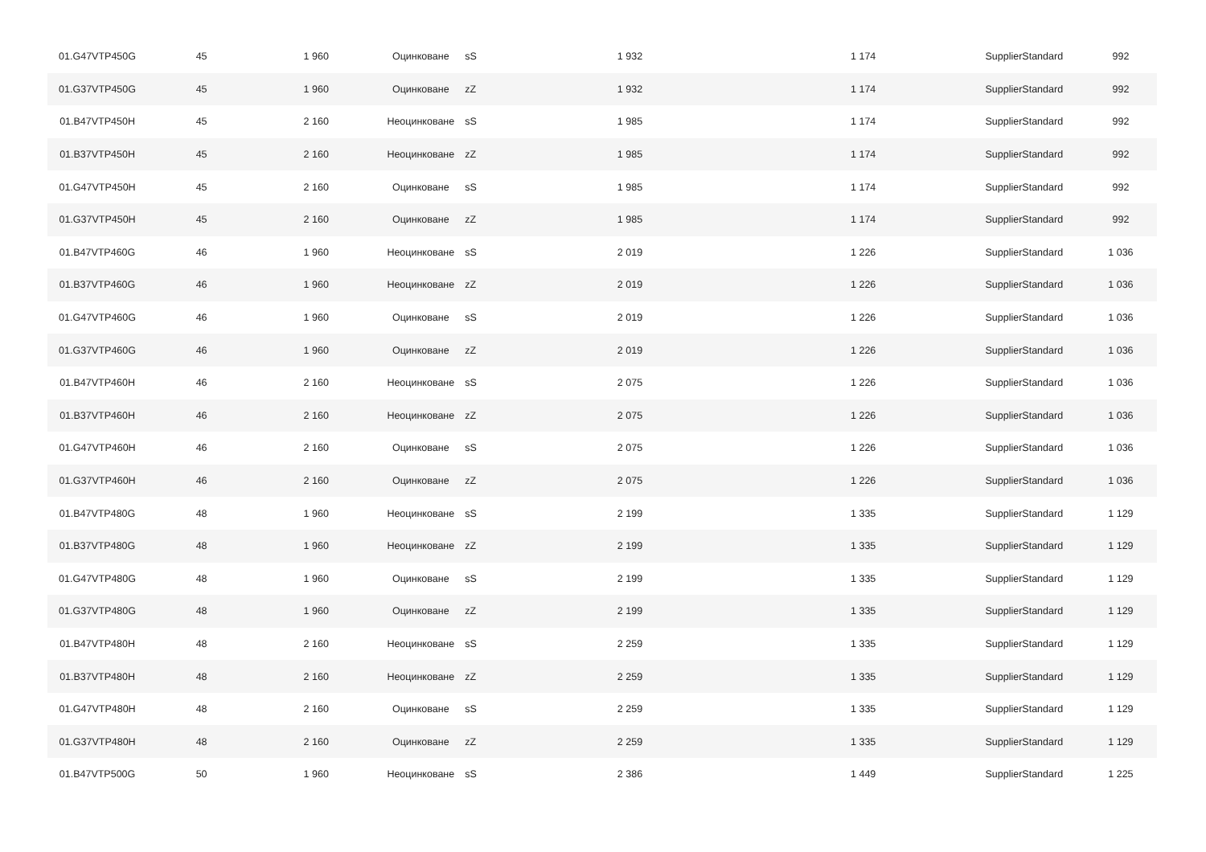| 01.G47VTP450G | 45 | 1 960 | Оцинковане | sS | 1 932 | 1 174 | SupplierStandard | 992 |
| 01.G37VTP450G | 45 | 1 960 | Оцинковане | zZ | 1 932 | 1 174 | SupplierStandard | 992 |
| 01.B47VTP450H | 45 | 2 160 | Неоцинковане | sS | 1 985 | 1 174 | SupplierStandard | 992 |
| 01.B37VTP450H | 45 | 2 160 | Неоцинковане | zZ | 1 985 | 1 174 | SupplierStandard | 992 |
| 01.G47VTP450H | 45 | 2 160 | Оцинковане | sS | 1 985 | 1 174 | SupplierStandard | 992 |
| 01.G37VTP450H | 45 | 2 160 | Оцинковане | zZ | 1 985 | 1 174 | SupplierStandard | 992 |
| 01.B47VTP460G | 46 | 1 960 | Неоцинковане | sS | 2 019 | 1 226 | SupplierStandard | 1 036 |
| 01.B37VTP460G | 46 | 1 960 | Неоцинковане | zZ | 2 019 | 1 226 | SupplierStandard | 1 036 |
| 01.G47VTP460G | 46 | 1 960 | Оцинковане | sS | 2 019 | 1 226 | SupplierStandard | 1 036 |
| 01.G37VTP460G | 46 | 1 960 | Оцинковане | zZ | 2 019 | 1 226 | SupplierStandard | 1 036 |
| 01.B47VTP460H | 46 | 2 160 | Неоцинковане | sS | 2 075 | 1 226 | SupplierStandard | 1 036 |
| 01.B37VTP460H | 46 | 2 160 | Неоцинковане | zZ | 2 075 | 1 226 | SupplierStandard | 1 036 |
| 01.G47VTP460H | 46 | 2 160 | Оцинковане | sS | 2 075 | 1 226 | SupplierStandard | 1 036 |
| 01.G37VTP460H | 46 | 2 160 | Оцинковане | zZ | 2 075 | 1 226 | SupplierStandard | 1 036 |
| 01.B47VTP480G | 48 | 1 960 | Неоцинковане | sS | 2 199 | 1 335 | SupplierStandard | 1 129 |
| 01.B37VTP480G | 48 | 1 960 | Неоцинковане | zZ | 2 199 | 1 335 | SupplierStandard | 1 129 |
| 01.G47VTP480G | 48 | 1 960 | Оцинковане | sS | 2 199 | 1 335 | SupplierStandard | 1 129 |
| 01.G37VTP480G | 48 | 1 960 | Оцинковане | zZ | 2 199 | 1 335 | SupplierStandard | 1 129 |
| 01.B47VTP480H | 48 | 2 160 | Неоцинковане | sS | 2 259 | 1 335 | SupplierStandard | 1 129 |
| 01.B37VTP480H | 48 | 2 160 | Неоцинковане | zZ | 2 259 | 1 335 | SupplierStandard | 1 129 |
| 01.G47VTP480H | 48 | 2 160 | Оцинковане | sS | 2 259 | 1 335 | SupplierStandard | 1 129 |
| 01.G37VTP480H | 48 | 2 160 | Оцинковане | zZ | 2 259 | 1 335 | SupplierStandard | 1 129 |
| 01.B47VTP500G | 50 | 1 960 | Неоцинковане | sS | 2 386 | 1 449 | SupplierStandard | 1 225 |